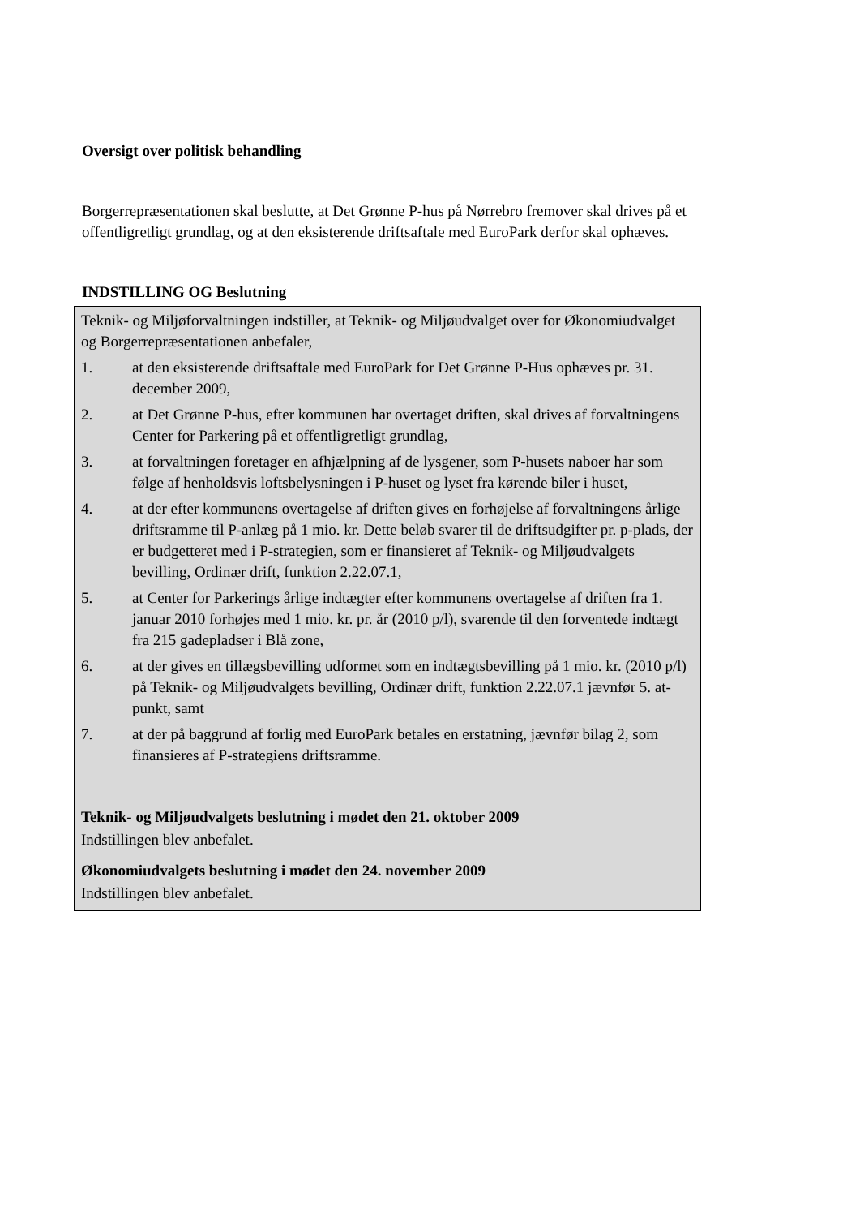Oversigt over politisk behandling
Borgerrepræsentationen skal beslutte, at Det Grønne P-hus på Nørrebro fremover skal drives på et offentligretligt grundlag, og at den eksisterende driftsaftale med EuroPark derfor skal ophæves.
INDSTILLING OG Beslutning
Teknik- og Miljøforvaltningen indstiller, at Teknik- og Miljøudvalget over for Økonomiudvalget og Borgerrepræsentationen anbefaler,
1. at den eksisterende driftsaftale med EuroPark for Det Grønne P-Hus ophæves pr. 31. december 2009,
2. at Det Grønne P-hus, efter kommunen har overtaget driften, skal drives af forvaltningens Center for Parkering på et offentligretligt grundlag,
3. at forvaltningen foretager en afhjælpning af de lysgener, som P-husets naboer har som følge af henholdsvis loftsbelysningen i P-huset og lyset fra kørende biler i huset,
4. at der efter kommunens overtagelse af driften gives en forhøjelse af forvaltningens årlige driftsramme til P-anlæg på 1 mio. kr. Dette beløb svarer til de driftsudgifter pr. p-plads, der er budgetteret med i P-strategien, som er finansieret af Teknik- og Miljøudvalgets bevilling, Ordinær drift, funktion 2.22.07.1,
5. at Center for Parkerings årlige indtægter efter kommunens overtagelse af driften fra 1. januar 2010 forhøjes med 1 mio. kr. pr. år (2010 p/l), svarende til den forventede indtægt fra 215 gadepladser i Blå zone,
6. at der gives en tillægsbevilling udformet som en indtægtsbevilling på 1 mio. kr. (2010 p/l) på Teknik- og Miljøudvalgets bevilling, Ordinær drift, funktion 2.22.07.1 jævnfør 5. at-punkt, samt
7. at der på baggrund af forlig med EuroPark betales en erstatning, jævnfør bilag 2, som finansieres af P-strategiens driftsramme.
Teknik- og Miljøudvalgets beslutning i mødet den 21. oktober 2009
Indstillingen blev anbefalet.
Økonomiudvalgets beslutning i mødet den 24. november 2009
Indstillingen blev anbefalet.